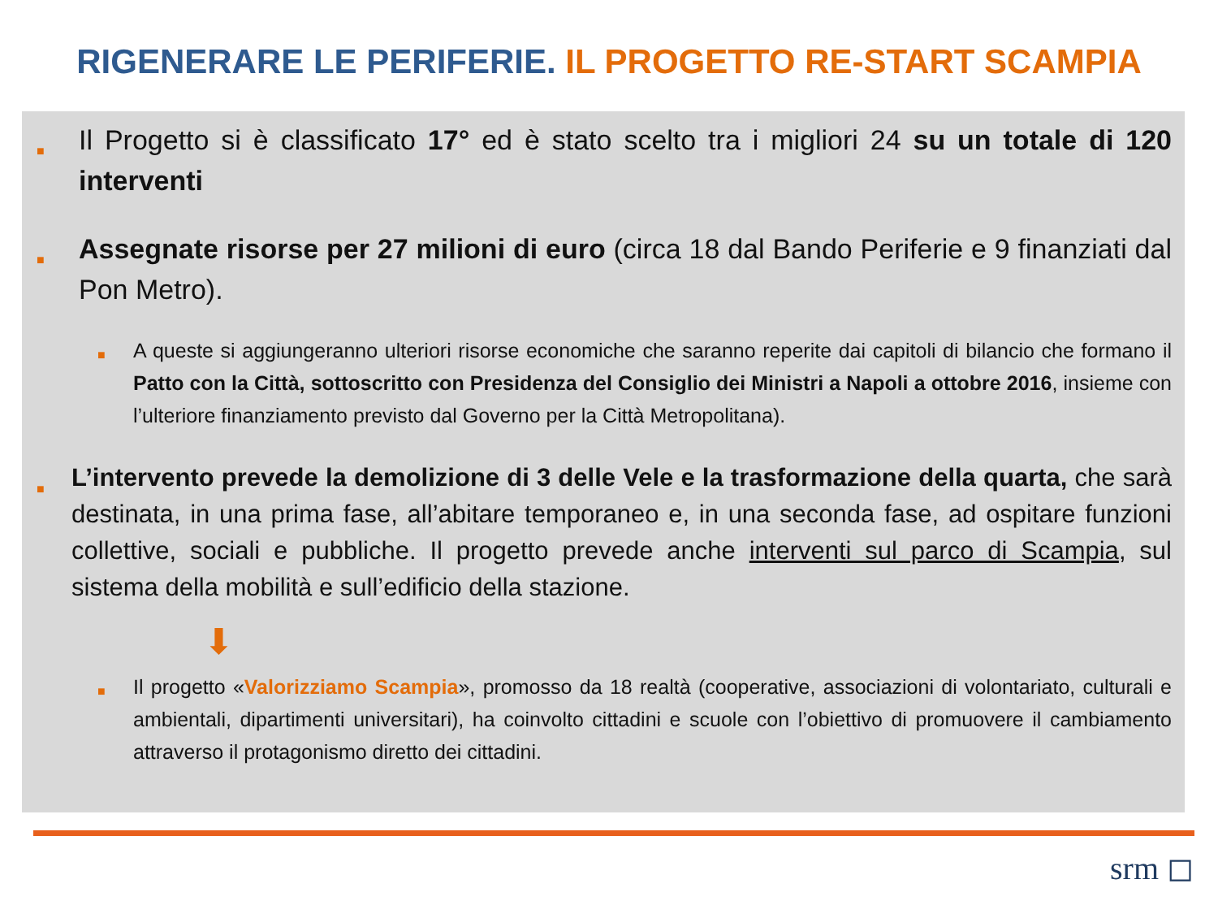RIGENERARE LE PERIFERIE. IL PROGETTO RE-START SCAMPIA
■
Il Progetto si è classificato 17° ed è stato scelto tra i migliori 24 su un totale di 120 interventi
■
Assegnate risorse per 27 milioni di euro (circa 18 dal Bando Periferie e 9 finanziati dal Pon Metro).
■
A queste si aggiungeranno ulteriori risorse economiche che saranno reperite dai capitoli di bilancio che formano il Patto con la Città, sottoscritto con Presidenza del Consiglio dei Ministri a Napoli a ottobre 2016, insieme con l’ulteriore finanziamento previsto dal Governo per la Città Metropolitana).
■
L’intervento prevede la demolizione di 3 delle Vele e la trasformazione della quarta, che sarà destinata, in una prima fase, all’abitare temporaneo e, in una seconda fase, ad ospitare funzioni collettive, sociali e pubbliche. Il progetto prevede anche interventi sul parco di Scampia, sul sistema della mobilità e sull’edificio della stazione.
⬇
■
Il progetto «Valorizziamo Scampia», promosso da 18 realtà (cooperative, associazioni di volontariato, culturali e ambientali, dipartimenti universitari), ha coinvolto cittadini e scuole con l’obiettivo di promuovere il cambiamento attraverso il protagonismo diretto dei cittadini.
srm ◻